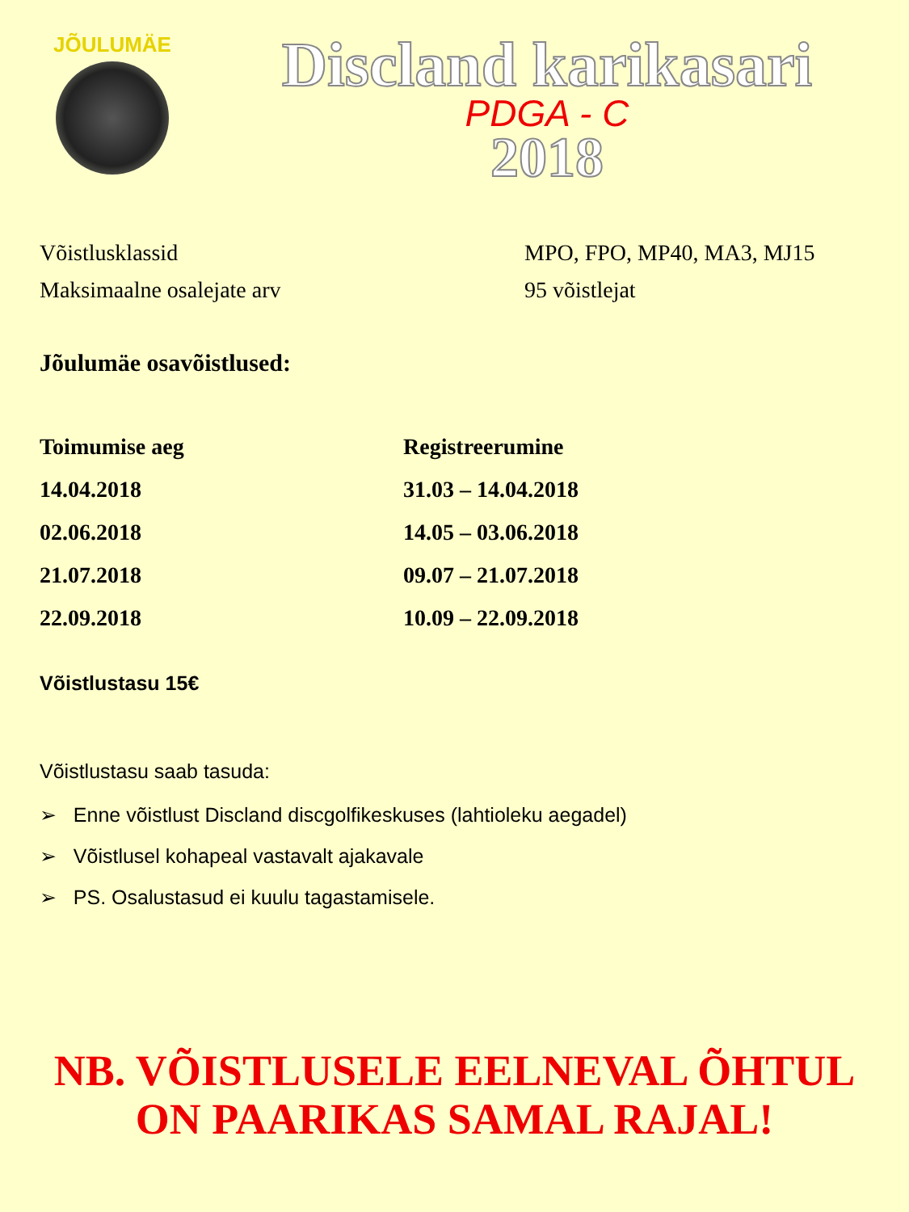JÕULUMÄE
Discland karikasari
PDGA - C
2018
| Võistlusklassid | MPO, FPO, MP40, MA3, MJ15 |
| Maksimaalne osalejate arv | 95 võistlejat |
Jõulumäe osavõistlused:
| Toimumise aeg | Registreerumine |
| --- | --- |
| 14.04.2018 | 31.03 – 14.04.2018 |
| 02.06.2018 | 14.05 – 03.06.2018 |
| 21.07.2018 | 09.07 – 21.07.2018 |
| 22.09.2018 | 10.09 – 22.09.2018 |
Võistlustasu 15€
Võistlustasu saab tasuda:
➢ Enne võistlust Discland discgolfikeskuses (lahtioleku aegadel)
➢ Võistlusel kohapeal vastavalt ajakavale
➢ PS. Osalustasud ei kuulu tagastamisele.
NB. VÕISTLUSELE EELNEVAL ÕHTUL
ON PAARIKAS SAMAL RAJAL!